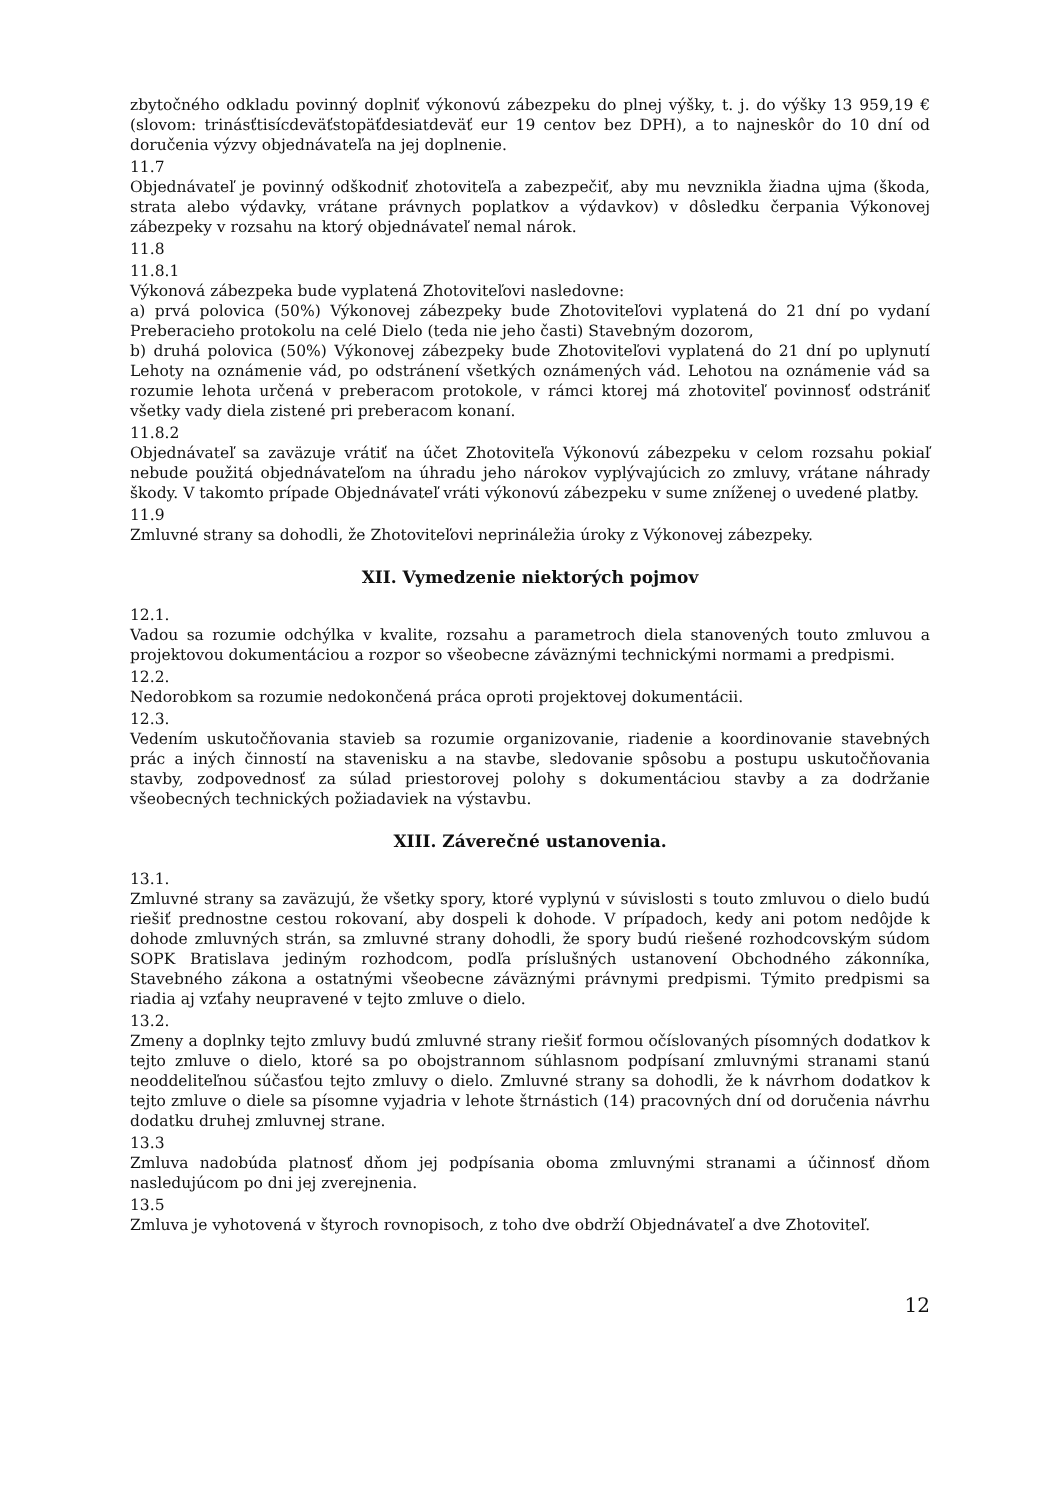zbytočného odkladu povinný doplniť výkonovú zábezpeku do plnej výšky, t. j. do výšky 13 959,19 € (slovom: trinásťtisícdeväťstopäťdesiatdeväť eur 19 centov bez DPH), a to najneskôr do 10 dní od doručenia výzvy objednávateľa na jej doplnenie.
11.7
Objednávateľ je povinný odškodniť zhotoviteľa a zabezpečiť, aby mu nevznikla žiadna ujma (škoda, strata alebo výdavky, vrátane právnych poplatkov a výdavkov) v dôsledku čerpania Výkonovej zábezpeky v rozsahu na ktorý objednávateľ nemal nárok.
11.8
11.8.1
Výkonová zábezpeka bude vyplatená Zhotoviteľovi nasledovne:
a) prvá polovica (50%) Výkonovej zábezpeky bude Zhotoviteľovi vyplatená do 21 dní po vydaní Preberacieho protokolu na celé Dielo (teda nie jeho časti) Stavebným dozorom,
b) druhá polovica (50%) Výkonovej zábezpeky bude Zhotoviteľovi vyplatená do 21 dní po uplynutí Lehoty na oznámenie vád, po odstránení všetkých oznámených vád. Lehotou na oznámenie vád sa rozumie lehota určená v preberacom protokole, v rámci ktorej má zhotoviteľ povinnosť odstrániť všetky vady diela zistené pri preberacom konaní.
11.8.2
Objednávateľ sa zaväzuje vrátiť na účet Zhotoviteľa Výkonovú zábezpeku v celom rozsahu pokiaľ nebude použitá objednávateľom na úhradu jeho nárokov vyplývajúcich zo zmluvy, vrátane náhrady škody. V takomto prípade Objednávateľ vráti výkonovú zábezpeku v sume zníženej o uvedené platby.
11.9
Zmluvné strany sa dohodli, že Zhotoviteľovi neprináležia úroky z Výkonovej zábezpeky.
XII. Vymedzenie niektorých pojmov
12.1.
Vadou sa rozumie odchýlka v kvalite, rozsahu a parametroch diela stanovených touto zmluvou a projektovou dokumentáciou a rozpor so všeobecne záväznými technickými normami a predpismi.
12.2.
Nedorobkom sa rozumie nedokončená práca oproti projektovej dokumentácii.
12.3.
Vedením uskutočňovania stavieb sa rozumie organizovanie, riadenie a koordinovanie stavebných prác a iných činností na stavenisku a na stavbe, sledovanie spôsobu a postupu uskutočňovania stavby, zodpovednosť za súlad priestorovej polohy s dokumentáciou stavby a za dodržanie všeobecných technických požiadaviek na výstavbu.
XIII. Záverečné ustanovenia.
13.1.
Zmluvné strany sa zaväzujú, že všetky spory, ktoré vyplynú v súvislosti s touto zmluvou o dielo budú riešiť prednostne cestou rokovaní, aby dospeli k dohode. V prípadoch, kedy ani potom nedôjde k dohode zmluvných strán, sa zmluvné strany dohodli, že spory budú riešené rozhodcovským súdom SOPK Bratislava jediným rozhodcom, podľa príslušných ustanovení Obchodného zákonníka, Stavebného zákona a ostatnými všeobecne záväznými právnymi predpismi. Týmito predpismi sa riadia aj vzťahy neupravené v tejto zmluve o dielo.
13.2.
Zmeny a doplnky tejto zmluvy budú zmluvné strany riešiť formou očíslovaných písomných dodatkov k tejto zmluve o dielo, ktoré sa po obojstrannom súhlasnom podpísaní zmluvnými stranami stanú neoddeliteľnou súčasťou tejto zmluvy o dielo. Zmluvné strany sa dohodli, že k návrhom dodatkov k tejto zmluve o diele sa písomne vyjadria v lehote štrnástich (14) pracovných dní od doručenia návrhu dodatku druhej zmluvnej strane.
13.3
Zmluva nadobúda platnosť dňom jej podpísania oboma zmluvnými stranami a účinnosť dňom nasledujúcom po dni jej zverejnenia.
13.5
Zmluva je vyhotovená v štyroch rovnopisoch, z toho dve obdrží Objednávateľ a dve Zhotoviteľ.
12